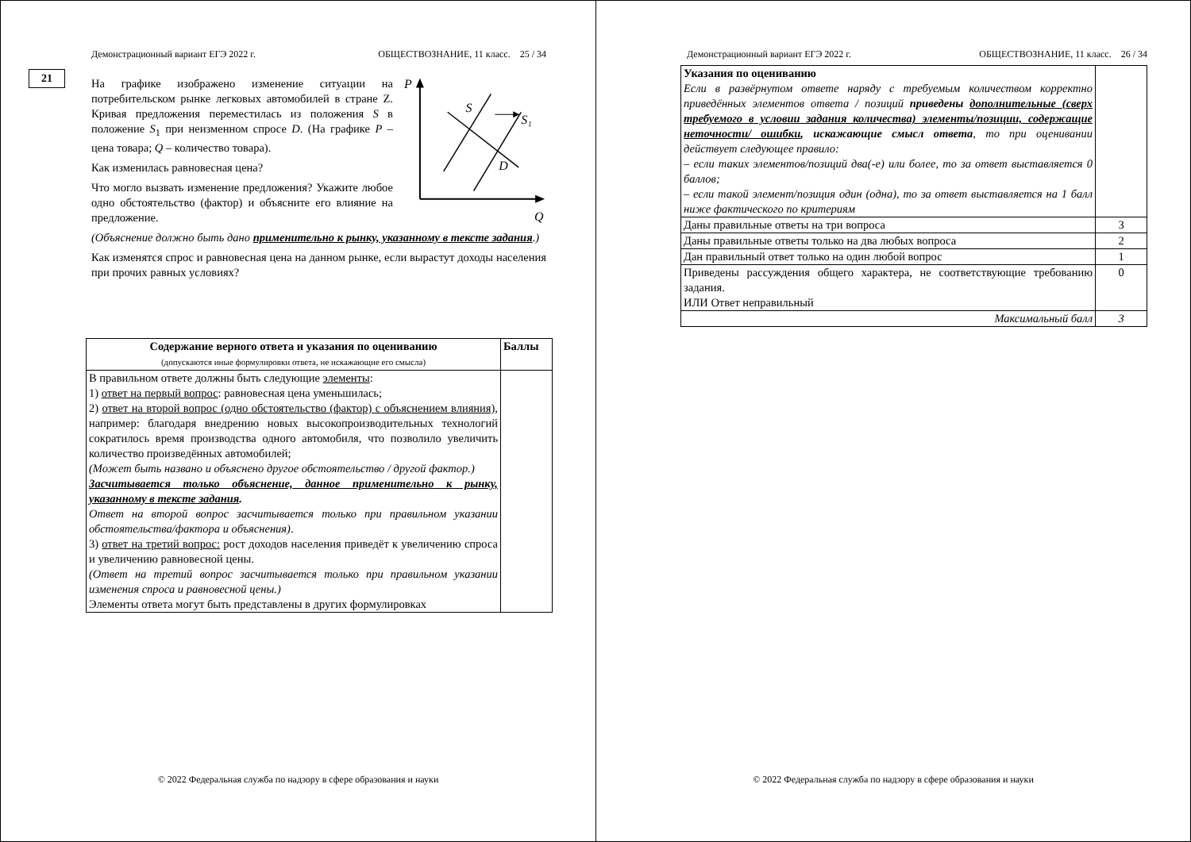Демонстрационный вариант ЕГЭ 2022 г. ОБЩЕСТВОЗНАНИЕ, 11 класс. 25 / 34
21
На графике изображено изменение ситуации на потребительском рынке легковых автомобилей в стране Z. Кривая предложения переместилась из положения S в положение S<sub>1</sub> при неизменном спросе D. (На графике P – цена товара; Q – количество товара).
Как изменилась равновесная цена?
Что могло вызвать изменение предложения? Укажите любое одно обстоятельство (фактор) и объясните его влияние на предложение.
P
Q
S
S₁
D
(Объяснение должно быть дано применительно к рынку, указанному в тексте задания.)
Как изменятся спрос и равновесная цена на данном рынке, если вырастут доходы населения при прочих равных условиях?
| Содержание верного ответа и указания по оцениванию (допускаются иные формулировки ответа, не искажающие его смысла) | Баллы |
| --- | --- |
| В правильном ответе должны быть следующие элементы : 1) ответ на первый вопрос : равновесная цена уменьшилась; 2) ответ на второй вопрос (одно обстоятельство (фактор) с объяснением влияния) , например: благодаря внедрению новых высокопроизводительных технологий сократилось время производства одного автомобиля, что позволило увеличить количество произведённых автомобилей; (Может быть названо и объяснено другое обстоятельство / другой фактор.) Засчитывается только объяснение, данное применительно к рынку, указанному в тексте задания . Ответ на второй вопрос засчитывается только при правильном указании обстоятельства/фактора и объяснения) . 3) ответ на третий вопрос: рост доходов населения приведёт к увеличению спроса и увеличению равновесной цены. (Ответ на третий вопрос засчитывается только при правильном указании изменения спроса и равновесной цены.) Элементы ответа могут быть представлены в других формулировках | |
© 2022 Федеральная служба по надзору в сфере образования и науки
Демонстрационный вариант ЕГЭ 2022 г. ОБЩЕСТВОЗНАНИЕ, 11 класс. 26 / 34
| Указания по оцениванию Если в развёрнутом ответе наряду с требуемым количеством корректно приведённых элементов ответа / позиций приведены дополнительные (сверх требуемого в условии задания количества) элементы/позиции, содержащие неточности/ ошибки , искажающие смысл ответа , то при оценивании действует следующее правило: – если таких элементов/позиций два(-е) или более, то за ответ выставляется 0 баллов; – если такой элемент/позиция один (одна), то за ответ выставляется на 1 балл ниже фактического по критериям | |
| Даны правильные ответы на три вопроса | 3 |
| Даны правильные ответы только на два любых вопроса | 2 |
| Дан правильный ответ только на один любой вопрос | 1 |
| Приведены рассуждения общего характера, не соответствующие требованию задания. ИЛИ Ответ неправильный | 0 |
| Максимальный балл | 3 |
© 2022 Федеральная служба по надзору в сфере образования и науки